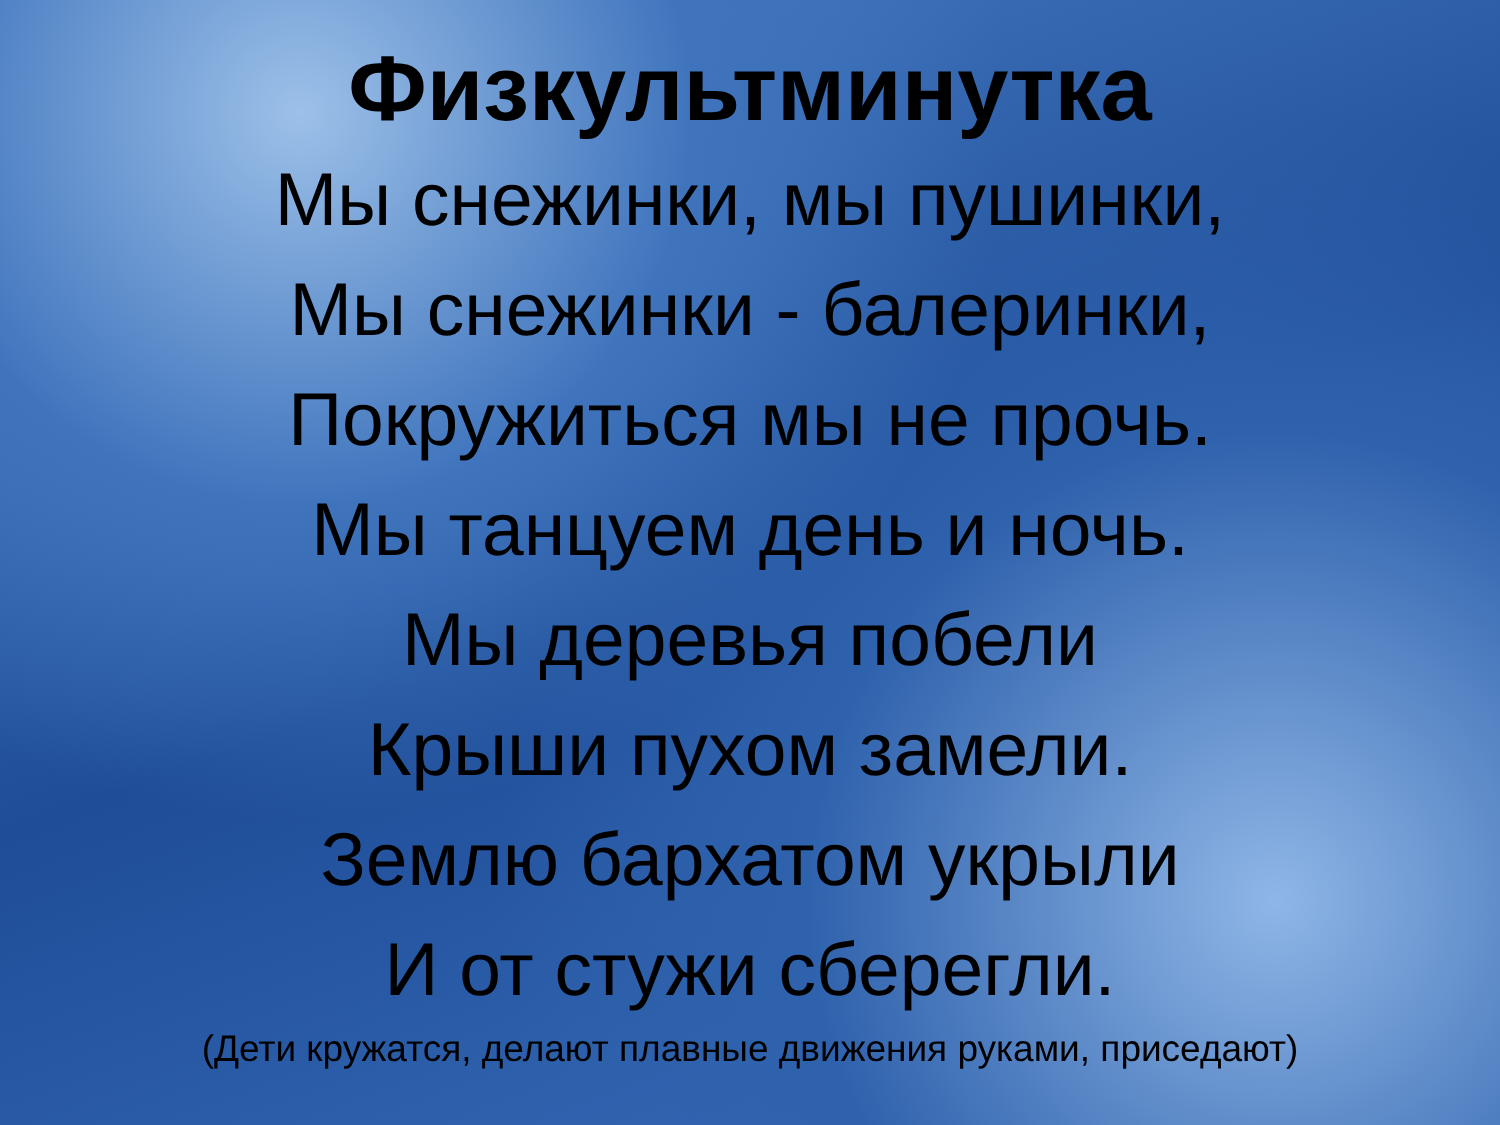Физкультминутка
Мы снежинки, мы пушинки,
Мы снежинки - балеринки,
Покружиться мы не прочь.
Мы танцуем день и ночь.
Мы деревья побели
Крыши пухом замели.
Землю бархатом укрыли
И от стужи сберегли.
(Дети кружатся, делают плавные движения руками, приседают)